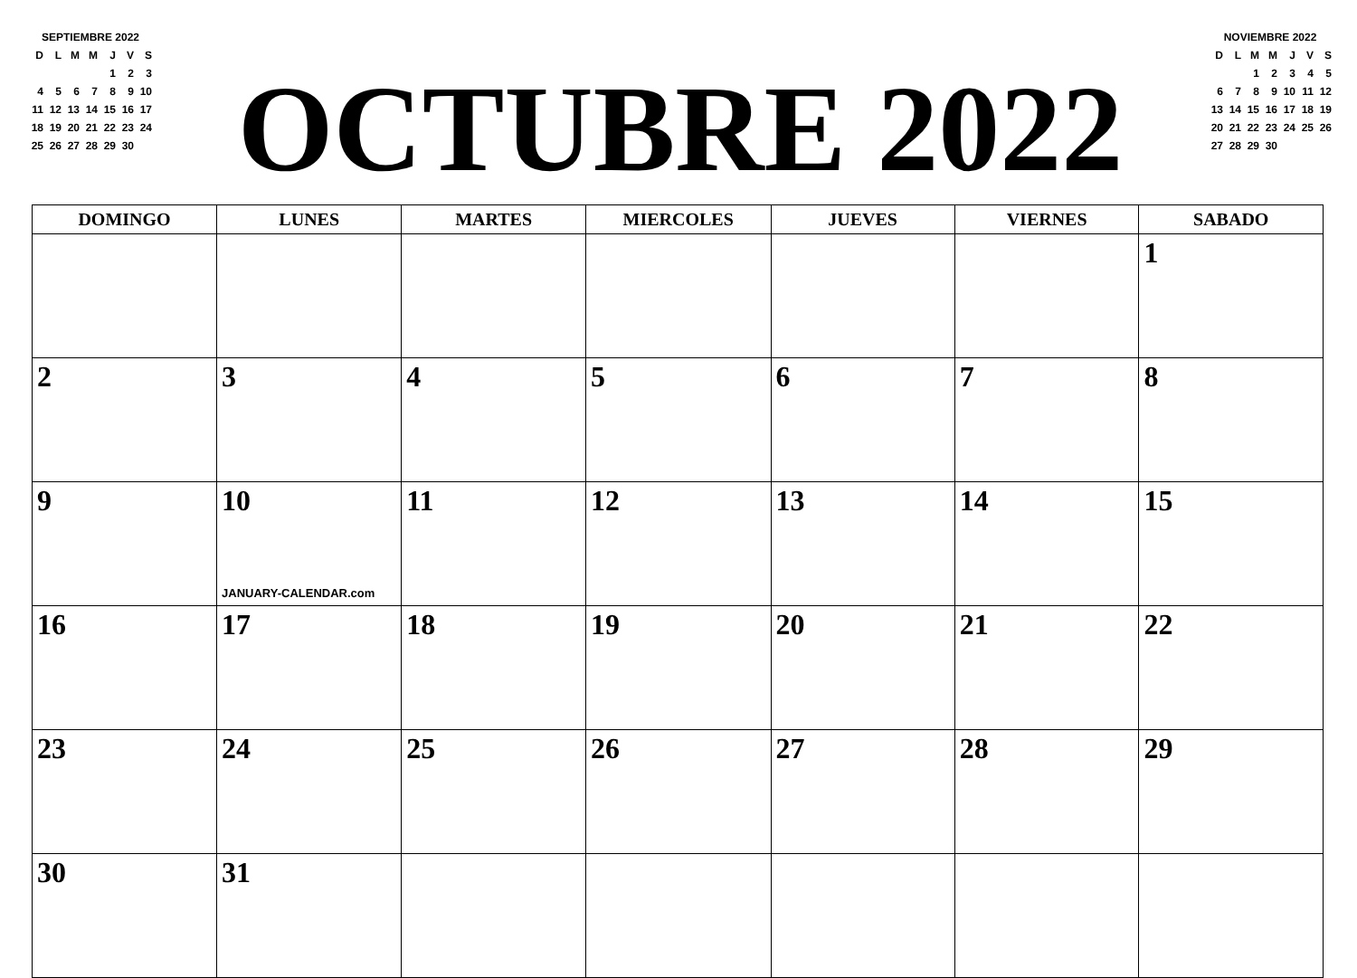SEPTIEMBRE 2022
| D | L | M | M | J | V | S |
| | | | | 1 | 2 | 3 |
| 4 | 5 | 6 | 7 | 8 | 9 | 10 |
| 11 | 12 | 13 | 14 | 15 | 16 | 17 |
| 18 | 19 | 20 | 21 | 22 | 23 | 24 |
| 25 | 26 | 27 | 28 | 29 | 30 | |
OCTUBRE 2022
NOVIEMBRE 2022
| D | L | M | M | J | V | S |
| | | 1 | 2 | 3 | 4 | 5 |
| 6 | 7 | 8 | 9 | 10 | 11 | 12 |
| 13 | 14 | 15 | 16 | 17 | 18 | 19 |
| 20 | 21 | 22 | 23 | 24 | 25 | 26 |
| 27 | 28 | 29 | 30 | | | |
| DOMINGO | LUNES | MARTES | MIERCOLES | JUEVES | VIERNES | SABADO |
| --- | --- | --- | --- | --- | --- | --- |
| | | | | | | 1 |
| 2 | 3 | 4 | 5 | 6 | 7 | 8 |
| 9 | 10 JANUARY-CALENDAR.com | 11 | 12 | 13 | 14 | 15 |
| 16 | 17 | 18 | 19 | 20 | 21 | 22 |
| 23 | 24 | 25 | 26 | 27 | 28 | 29 |
| 30 | 31 | | | | | |